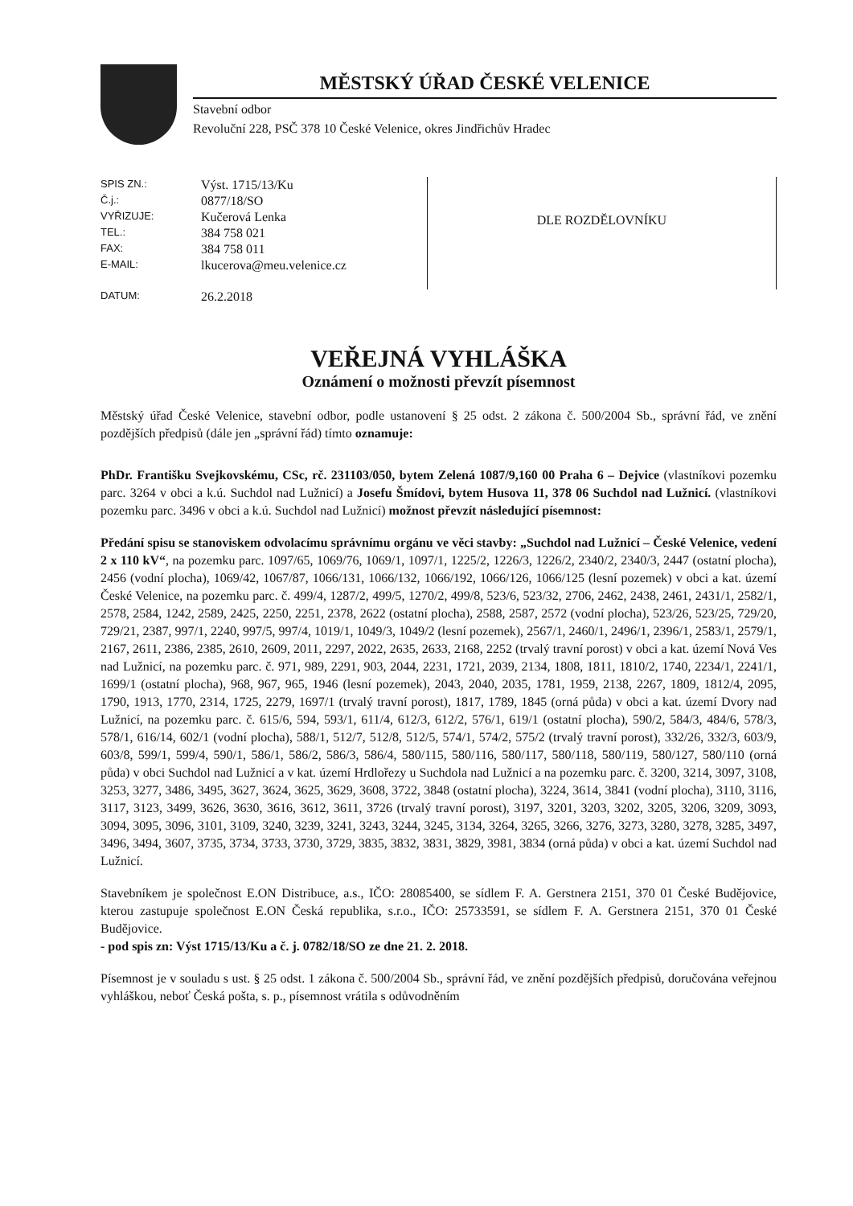MĚSTSKÝ ÚŘAD ČESKÉ VELENICE
Stavební odbor
Revoluční 228, PSČ 378 10 České Velenice, okres Jindřichův Hradec
| SPIS ZN.: | Výst. 1715/13/Ku |
| Č.j.: | 0877/18/SO |
| VYŘIZUJE: | Kučerová Lenka |
| TEL.: | 384 758 021 |
| FAX: | 384 758 011 |
| E-MAIL: | lkucerova@meu.velenice.cz |
| DATUM: | 26.2.2018 |
DLE ROZDĚLOVNÍKU
VEŘEJNÁ VYHLÁŠKA
Oznámení o možnosti převzít písemnost
Městský úřad České Velenice, stavební odbor, podle ustanovení § 25 odst. 2 zákona č. 500/2004 Sb., správní řád, ve znění pozdějších předpisů (dále jen „správní řád) tímto oznamuje:
PhDr. Františku Svejkovskému, CSc, rč. 231103/050, bytem Zelená 1087/9,160 00 Praha 6 – Dejvice (vlastníkovi pozemku parc. 3264 v obci a k.ú. Suchdol nad Lužnicí) a Josefu Šmídovi, bytem Husova 11, 378 06 Suchdol nad Lužnicí. (vlastníkovi pozemku parc. 3496 v obci a k.ú. Suchdol nad Lužnicí) možnost převzít následující písemnost:
Předání spisu se stanoviskem odvolacímu správnímu orgánu ve věci stavby: „Suchdol nad Lužnicí – České Velenice, vedení 2 x 110 kV“, na pozemku parc. 1097/65, 1069/76, 1069/1, 1097/1, 1225/2, 1226/3, 1226/2, 2340/2, 2340/3, 2447 (ostatní plocha), 2456 (vodní plocha), 1069/42, 1067/87, 1066/131, 1066/132, 1066/192, 1066/126, 1066/125 (lesní pozemek) v obci a kat. území České Velenice, na pozemku parc. č. 499/4, 1287/2, 499/5, 1270/2, 499/8, 523/6, 523/32, 2706, 2462, 2438, 2461, 2431/1, 2582/1, 2578, 2584, 1242, 2589, 2425, 2250, 2251, 2378, 2622 (ostatní plocha), 2588, 2587, 2572 (vodní plocha), 523/26, 523/25, 729/20, 729/21, 2387, 997/1, 2240, 997/5, 997/4, 1019/1, 1049/3, 1049/2 (lesní pozemek), 2567/1, 2460/1, 2496/1, 2396/1, 2583/1, 2579/1, 2167, 2611, 2386, 2385, 2610, 2609, 2011, 2297, 2022, 2635, 2633, 2168, 2252 (trvalý travní porost) v obci a kat. území Nová Ves nad Lužnicí, na pozemku parc. č. 971, 989, 2291, 903, 2044, 2231, 1721, 2039, 2134, 1808, 1811, 1810/2, 1740, 2234/1, 2241/1, 1699/1 (ostatní plocha), 968, 967, 965, 1946 (lesní pozemek), 2043, 2040, 2035, 1781, 1959, 2138, 2267, 1809, 1812/4, 2095, 1790, 1913, 1770, 2314, 1725, 2279, 1697/1 (trvalý travní porost), 1817, 1789, 1845 (orná půda) v obci a kat. území Dvory nad Lužnicí, na pozemku parc. č. 615/6, 594, 593/1, 611/4, 612/3, 612/2, 576/1, 619/1 (ostatní plocha), 590/2, 584/3, 484/6, 578/3, 578/1, 616/14, 602/1 (vodní plocha), 588/1, 512/7, 512/8, 512/5, 574/1, 574/2, 575/2 (trvalý travní porost), 332/26, 332/3, 603/9, 603/8, 599/1, 599/4, 590/1, 586/1, 586/2, 586/3, 586/4, 580/115, 580/116, 580/117, 580/118, 580/119, 580/127, 580/110 (orná půda) v obci Suchdol nad Lužnicí a v kat. území Hrdlořezy u Suchdola nad Lužnicí a na pozemku parc. č. 3200, 3214, 3097, 3108, 3253, 3277, 3486, 3495, 3627, 3624, 3625, 3629, 3608, 3722, 3848 (ostatní plocha), 3224, 3614, 3841 (vodní plocha), 3110, 3116, 3117, 3123, 3499, 3626, 3630, 3616, 3612, 3611, 3726 (trvalý travní porost), 3197, 3201, 3203, 3202, 3205, 3206, 3209, 3093, 3094, 3095, 3096, 3101, 3109, 3240, 3239, 3241, 3243, 3244, 3245, 3134, 3264, 3265, 3266, 3276, 3273, 3280, 3278, 3285, 3497, 3496, 3494, 3607, 3735, 3734, 3733, 3730, 3729, 3835, 3832, 3831, 3829, 3981, 3834 (orná půda) v obci a kat. území Suchdol nad Lužnicí.
Stavebníkem je společnost E.ON Distribuce, a.s., IČO: 28085400, se sídlem F. A. Gerstnera 2151, 370 01 České Budějovice, kterou zastupuje společnost E.ON Česká republika, s.r.o., IČO: 25733591, se sídlem F. A. Gerstnera 2151, 370 01 České Budějovice.
- pod spis zn: Výst 1715/13/Ku a č. j. 0782/18/SO ze dne 21. 2. 2018.
Písemnost je v souladu s ust. § 25 odst. 1 zákona č. 500/2004 Sb., správní řád, ve znění pozdějších předpisů, doručována veřejnou vyhláškou, neboť Česká pošta, s. p., písemnost vrátila s odůvodněním